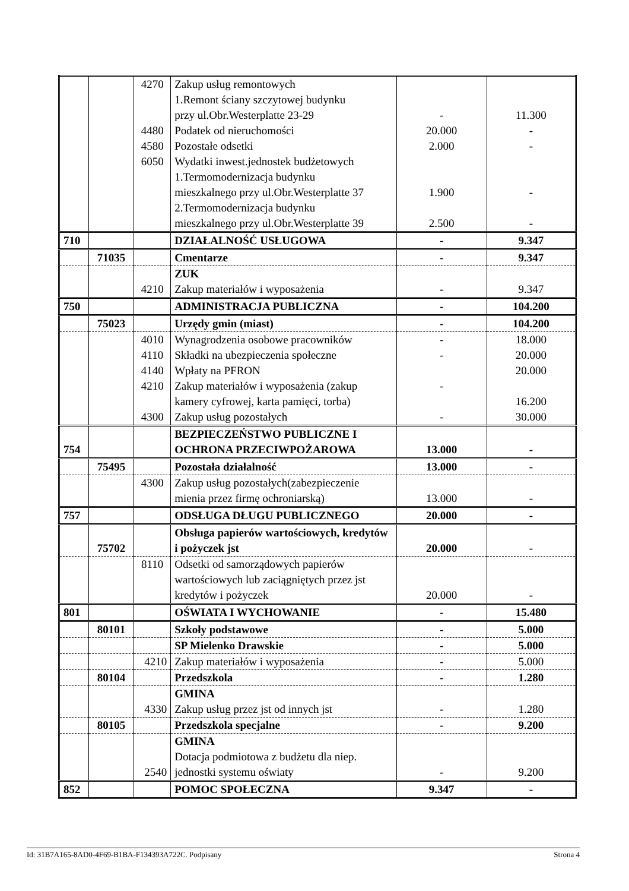| | | 4270 4480 4580 6050 | Zakup usług remontowych 1.Remont ściany szczytowej budynku przy ul.Obr.Westerplatte 23-29 Podatek od nieruchomości Pozostałe odsetki Wydatki inwest.jednostek budżetowych 1.Termomodernizacja budynku mieszkalnego przy ul.Obr.Westerplatte 37 2.Termomodernizacja budynku mieszkalnego przy ul.Obr.Westerplatte 39 | - 20.000 2.000 1.900 2.500 | 11.300 - - - - |
| 710 | | | DZIAŁALNOŚĆ USŁUGOWA | - | 9.347 |
| | 71035 | | Cmentarze | - | 9.347 |
| | | 4210 | ZUK Zakup materiałów i wyposażenia | - | 9.347 |
| 750 | | | ADMINISTRACJA PUBLICZNA | - | 104.200 |
| | 75023 | | Urzędy gmin (miast) | - | 104.200 |
| | | 4010 4110 4140 4210 4300 | Wynagrodzenia osobowe pracowników Składki na ubezpieczenia społeczne Wpłaty na PFRON Zakup materiałów i wyposażenia (zakup kamery cyfrowej, karta pamięci, torba) Zakup usług pozostałych | - - - - | 18.000 20.000 20.000 16.200 30.000 |
| 754 | | | BEZPIECZEŃSTWO PUBLICZNE I OCHRONA PRZECIWPOŻAROWA | 13.000 | - |
| | 75495 | | Pozostała działalność | 13.000 | - |
| | | 4300 | Zakup usług pozostałych(zabezpieczenie mienia przez firmę ochroniarską) | 13.000 | - |
| 757 | | | ODSŁUGA DŁUGU PUBLICZNEGO | 20.000 | - |
| | 75702 | | Obsługa papierów wartościowych, kredytów i pożyczek jst | 20.000 | - |
| | | 8110 | Odsetki od samorządowych papierów wartościowych lub zaciągniętych przez jst kredytów i pożyczek | 20.000 | - |
| 801 | | | OŚWIATA I WYCHOWANIE | - | 15.480 |
| | 80101 | | Szkoły podstawowe | - | 5.000 |
| | | | SP Mielenko Drawskie | - | 5.000 |
| | | 4210 | Zakup materiałów i wyposażenia | - | 5.000 |
| | 80104 | | Przedszkola | - | 1.280 |
| | | 4330 | GMINA Zakup usług przez jst od innych jst | - | 1.280 |
| | 80105 | | Przedszkola specjalne | - | 9.200 |
| | | 2540 | GMINA Dotacja podmiotowa z budżetu dla niep. jednostki systemu oświaty | - | 9.200 |
| 852 | | | POMOC SPOŁECZNA | 9.347 | - |
Id: 31B7A165-8AD0-4F69-B1BA-F134393A722C. Podpisany Strona 4